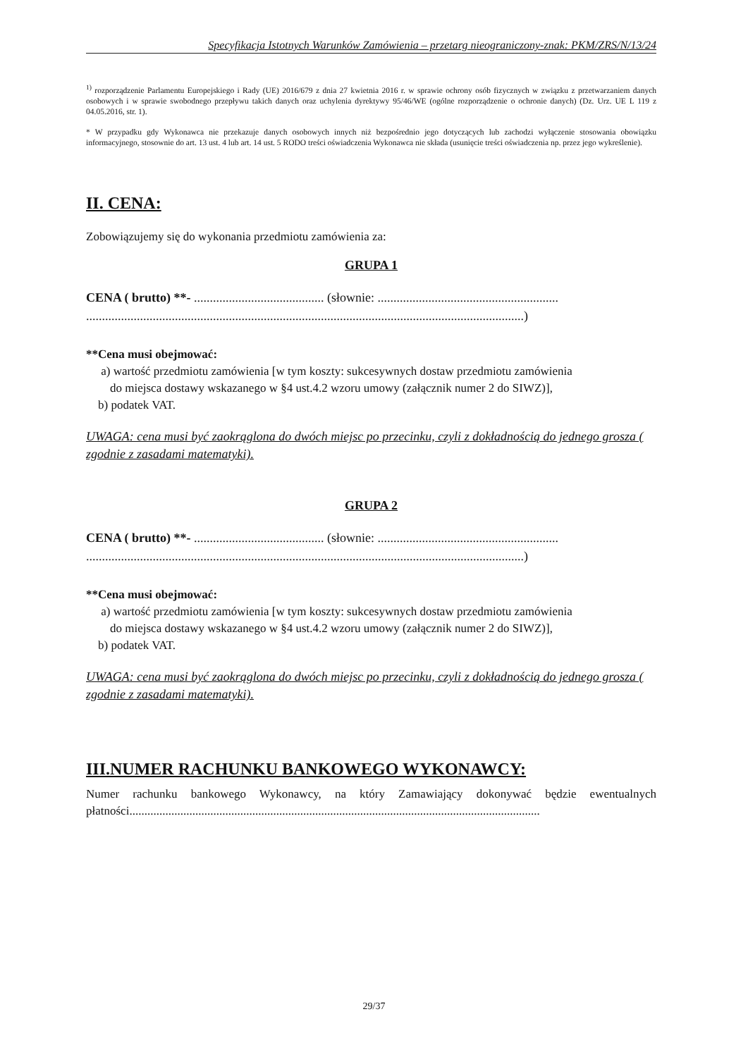Specyfikacja Istotnych Warunków Zamówienia – przetarg nieograniczony-znak: PKM/ZRS/N/13/24
<sup>1)</sup> rozporządzenie Parlamentu Europejskiego i Rady (UE) 2016/679 z dnia 27 kwietnia 2016 r. w sprawie ochrony osób fizycznych w związku z przetwarzaniem danych osobowych i w sprawie swobodnego przepływu takich danych oraz uchylenia dyrektywy 95/46/WE (ogólne rozporządzenie o ochronie danych) (Dz. Urz. UE L 119 z 04.05.2016, str. 1).
* W przypadku gdy Wykonawca nie przekazuje danych osobowych innych niż bezpośrednio jego dotyczących lub zachodzi wyłączenie stosowania obowiązku informacyjnego, stosownie do art. 13 ust. 4 lub art. 14 ust. 5 RODO treści oświadczenia Wykonawca nie składa (usunięcie treści oświadczenia np. przez jego wykreślenie).
II. CENA:
Zobowiązujemy się do wykonania przedmiotu zamówienia za:
GRUPA 1
CENA ( brutto) **- ......................................... (słownie: .........................................................
..........................................................................................................................................)
**Cena musi obejmować:
a) wartość przedmiotu zamówienia [w tym koszty: sukcesywnych dostaw przedmiotu zamówienia
do miejsca dostawy wskazanego w §4 ust.4.2 wzoru umowy (załącznik numer 2 do SIWZ)],
b) podatek VAT.
UWAGA: cena musi być zaokrąglona do dwóch miejsc po przecinku, czyli z dokładnością do jednego grosza ( zgodnie z zasadami matematyki).
GRUPA 2
CENA ( brutto) **- ......................................... (słownie: .........................................................
..........................................................................................................................................)
**Cena musi obejmować:
a) wartość przedmiotu zamówienia [w tym koszty: sukcesywnych dostaw przedmiotu zamówienia
do miejsca dostawy wskazanego w §4 ust.4.2 wzoru umowy (załącznik numer 2 do SIWZ)],
b) podatek VAT.
UWAGA: cena musi być zaokrąglona do dwóch miejsc po przecinku, czyli z dokładnością do jednego grosza ( zgodnie z zasadami matematyki).
III.NUMER RACHUNKU BANKOWEGO WYKONAWCY:
Numer rachunku bankowego Wykonawcy, na który Zamawiający dokonywać będzie ewentualnych płatności.........................................................................................................................................
29/37